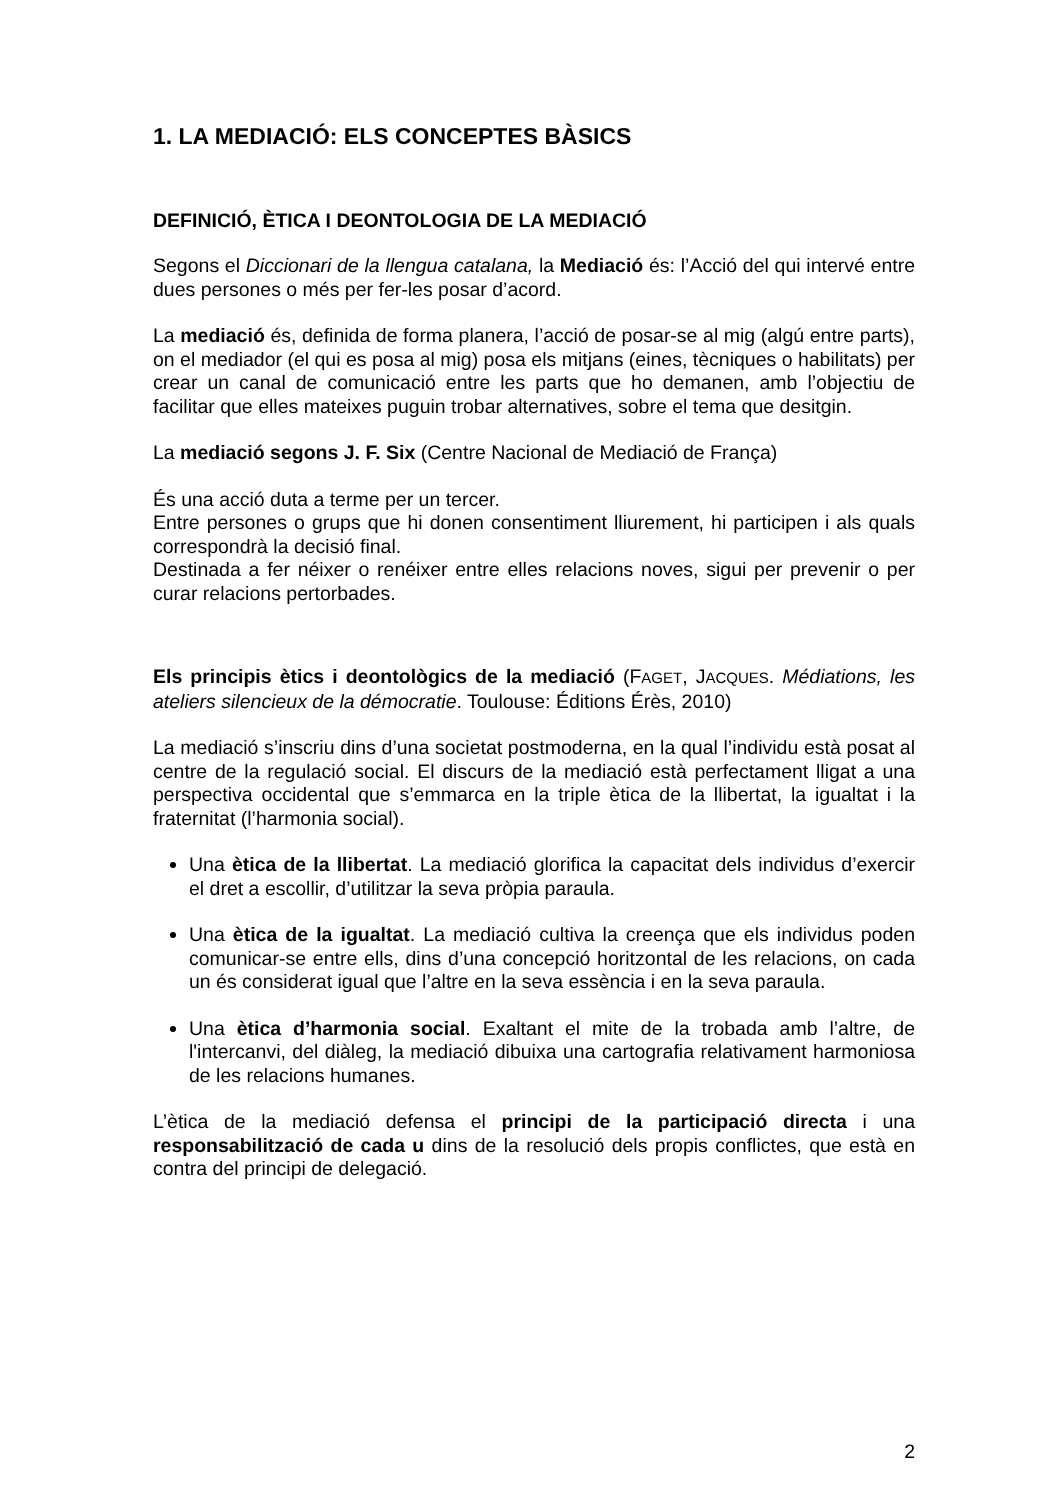1. LA MEDIACIÓ: ELS CONCEPTES BÀSICS
DEFINICIÓ, ÈTICA I DEONTOLOGIA DE LA MEDIACIÓ
Segons el Diccionari de la llengua catalana, la Mediació és: l’Acció del qui intervé entre dues persones o més per fer-les posar d’acord.
La mediació és, definida de forma planera, l’acció de posar-se al mig (algú entre parts), on el mediador (el qui es posa al mig) posa els mitjans (eines, tècniques o habilitats) per crear un canal de comunicació entre les parts que ho demanen, amb l’objectiu de facilitar que elles mateixes puguin trobar alternatives, sobre el tema que desitgin.
La mediació segons J. F. Six (Centre Nacional de Mediació de França)
És una acció duta a terme per un tercer.
Entre persones o grups que hi donen consentiment lliurement, hi participen i als quals correspondrà la decisió final.
Destinada a fer néixer o renéixer entre elles relacions noves, sigui per prevenir o per curar relacions pertorbades.
Els principis ètics i deontològics de la mediació (FAGET, JACQUES. Médiations, les ateliers silencieux de la démocratie. Toulouse: Éditions Érès, 2010)
La mediació s’inscriu dins d’una societat postmoderna, en la qual l’individu està posat al centre de la regulació social. El discurs de la mediació està perfectament lligat a una perspectiva occidental que s’emmarca en la triple ètica de la llibertat, la igualtat i la fraternitat (l’harmonia social).
Una ètica de la llibertat. La mediació glorifica la capacitat dels individus d’exercir el dret a escollir, d’utilitzar la seva pròpia paraula.
Una ètica de la igualtat. La mediació cultiva la creença que els individus poden comunicar-se entre ells, dins d’una concepció horitzontal de les relacions, on cada un és considerat igual que l’altre en la seva essència i en la seva paraula.
Una ètica d’harmonia social. Exaltant el mite de la trobada amb l’altre, de l'intercanvi, del diàleg, la mediació dibuixa una cartografia relativament harmoniosa de les relacions humanes.
L’ètica de la mediació defensa el principi de la participació directa i una responsabilització de cada u dins de la resolució dels propis conflictes, que està en contra del principi de delegació.
2